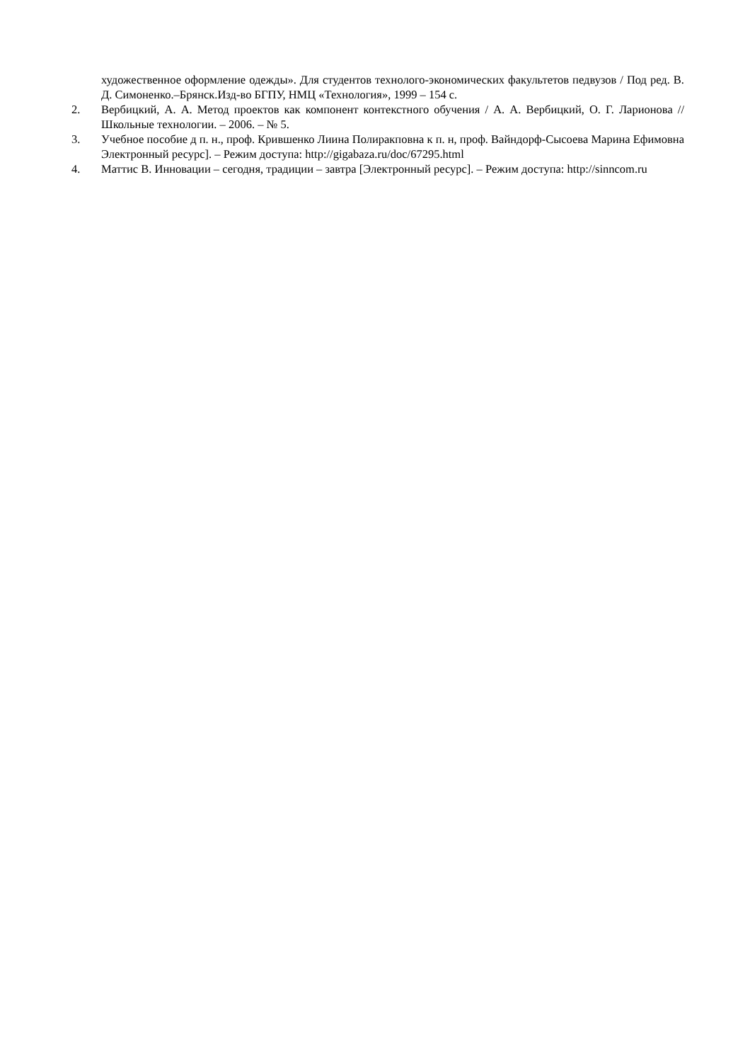художественное оформление одежды». Для студентов технолого-экономических факультетов педвузов / Под ред. В. Д. Симоненко.–Брянск.Изд-во БГПУ, НМЦ «Технология», 1999 – 154 с.
2. Вербицкий, А. А. Метод проектов как компонент контекстного обучения / А. А. Вербицкий, О. Г. Ларионова // Школьные технологии. – 2006. – № 5.
3. Учебное пособие д п. н., проф. Крившенко Лиина Полиракповна к п. н, проф. Вайндорф-Сысоева Марина Ефимовна Электронный ресурс]. – Режим доступа: http://gigabaza.ru/doc/67295.html
4. Маттис В. Инновации – сегодня, традиции – завтра [Электронный ресурс]. – Режим доступа: http://sinncom.ru